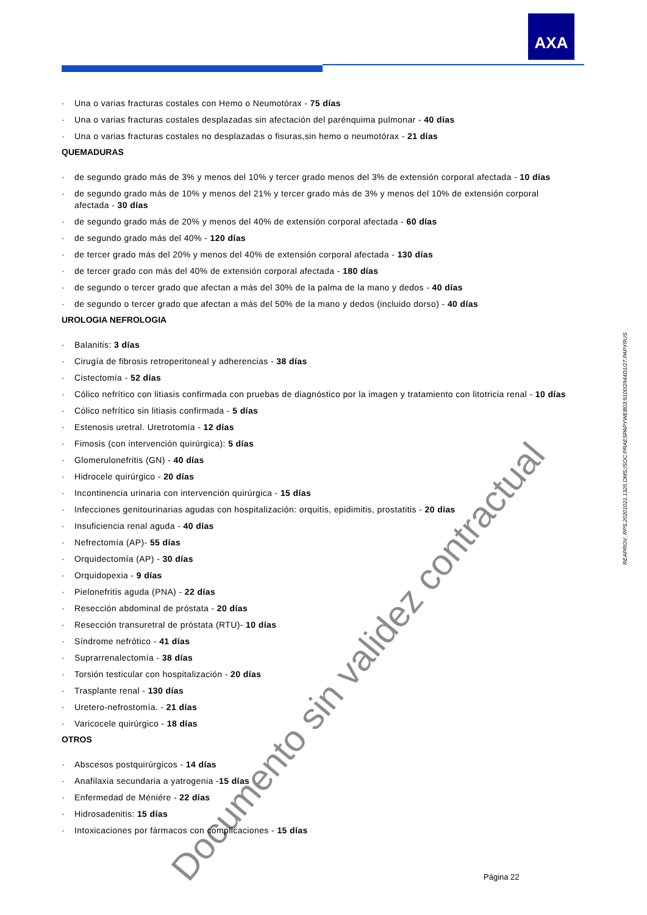AXA
· Una o varias fracturas costales con Hemo o Neumotórax - 75 días
· Una o varias fracturas costales desplazadas sin afectación del parénquima pulmonar - 40 días
· Una o varias fracturas costales no desplazadas o fisuras,sin hemo o neumotórax - 21 días
QUEMADURAS
· de segundo grado más de 3% y menos del 10% y tercer grado menos del 3% de extensión corporal afectada - 10 días
· de segundo grado más de 10% y menos del 21% y tercer grado más de 3% y menos del 10% de extensión corporal afectada - 30 días
· de segundo grado más de 20% y menos del 40% de extensión corporal afectada - 60 días
· de segundo grado más del 40% - 120 días
· de tercer grado más del 20% y menos del 40% de extensión corporal afectada - 130 días
· de tercer grado con más del 40% de extensión corporal afectada - 180 días
· de segundo o tercer grado que afectan a más del 30% de la palma de la mano y dedos - 40 días
· de segundo o tercer grado que afectan a más del 50% de la mano y dedos (incluido dorso) - 40 días
UROLOGIA NEFROLOGIA
· Balanitis: 3 días
· Cirugía de fibrosis retroperitoneal y adherencias - 38 días
· Cistectomía - 52 días
· Cólico nefrítico con litiasis confirmada con pruebas de diagnóstico por la imagen y tratamiento con litotricia renal - 10 días
· Cólico nefrítico sin litiasis confirmada - 5 días
· Estenosis uretral. Uretrotomía - 12 días
· Fimosis (con intervención quirúrgica): 5 días
· Glomerulonefritis (GN) - 40 días
· Hidrocele quirúrgico - 20 días
· Incontinencia urinaria con intervención quirúrgica - 15 días
· Infecciones genitourinarias agudas con hospitalización: orquitis, epidimitis, prostatitis - 20 días
· Insuficiencia renal aguda - 40 días
· Nefrectomía (AP)- 55 días
· Orquidectomía (AP) - 30 días
· Orquidopexia - 9 días
· Pielonefritis aguda (PNA) - 22 días
· Resección abdominal de próstata - 20 días
· Resección transuretral de próstata (RTU)- 10 días
· Síndrome nefrótico - 41 días
· Suprarrenalectomía - 38 días
· Torsión testicular con hospitalización - 20 días
· Trasplante renal - 130 días
· Uretero-nefrostomía. - 21 días
· Varicocele quirúrgico - 18 días
OTROS
· Abscesos postquirúrgicos - 14 días
· Anafilaxia secundaria a yatrogenia -15 días
· Enfermedad de Méniére - 22 días
· Hidrosadenitis: 15 días
· Intoxicaciones por fármacos con complicaciones - 15 días
REAPROV_RPS.20201021.1325.OMS;/SOC:PRAESPAPYWEB03:9100/2944D1/27.PAPYRUS
Documento sin validez contractual
Página 22